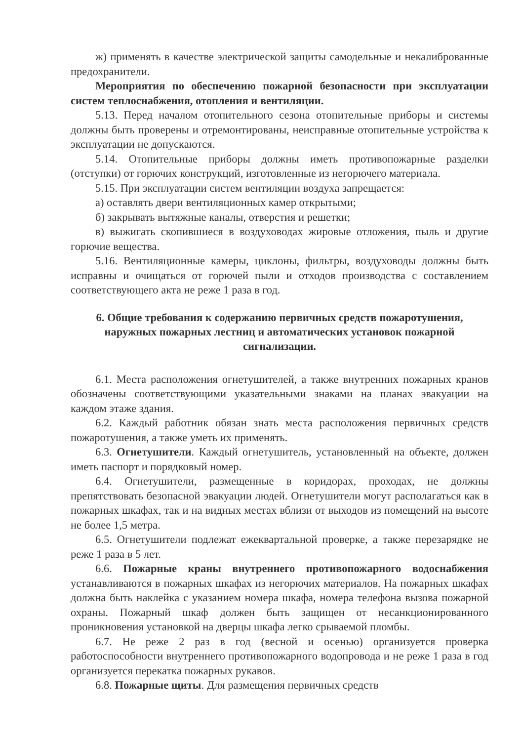ж) применять в качестве электрической защиты самодельные и некалиброванные предохранители.
Мероприятия по обеспечению пожарной безопасности при эксплуатации систем теплоснабжения, отопления и вентиляции.
5.13. Перед началом отопительного сезона отопительные приборы и системы должны быть проверены и отремонтированы, неисправные отопительные устройства к эксплуатации не допускаются.
5.14. Отопительные приборы должны иметь противопожарные разделки (отступки) от горючих конструкций, изготовленные из негорючего материала.
5.15. При эксплуатации систем вентиляции воздуха запрещается:
а) оставлять двери вентиляционных камер открытыми;
б) закрывать вытяжные каналы, отверстия и решетки;
в) выжигать скопившиеся в воздуховодах жировые отложения, пыль и другие горючие вещества.
5.16. Вентиляционные камеры, циклоны, фильтры, воздуховоды должны быть исправны и очищаться от горючей пыли и отходов производства с составлением соответствующего акта не реже 1 раза в год.
6. Общие требования к содержанию первичных средств пожаротушения, наружных пожарных лестниц и автоматических установок пожарной сигнализации.
6.1. Места расположения огнетушителей, а также внутренних пожарных кранов обозначены соответствующими указательными знаками на планах эвакуации на каждом этаже здания.
6.2. Каждый работник обязан знать места расположения первичных средств пожаротушения, а также уметь их применять.
6.3. Огнетушители. Каждый огнетушитель, установленный на объекте, должен иметь паспорт и порядковый номер.
6.4. Огнетушители, размещенные в коридорах, проходах, не должны препятствовать безопасной эвакуации людей. Огнетушители могут располагаться как в пожарных шкафах, так и на видных местах вблизи от выходов из помещений на высоте не более 1,5 метра.
6.5. Огнетушители подлежат ежеквартальной проверке, а также перезарядке не реже 1 раза в 5 лет.
6.6. Пожарные краны внутреннего противопожарного водоснабжения устанавливаются в пожарных шкафах из негорючих материалов. На пожарных шкафах должна быть наклейка с указанием номера шкафа, номера телефона вызова пожарной охраны. Пожарный шкаф должен быть защищен от несанкционированного проникновения установкой на дверцы шкафа легко срываемой пломбы.
6.7. Не реже 2 раз в год (весной и осенью) организуется проверка работоспособности внутреннего противопожарного водопровода и не реже 1 раза в год организуется перекатка пожарных рукавов.
6.8. Пожарные щиты. Для размещения первичных средств